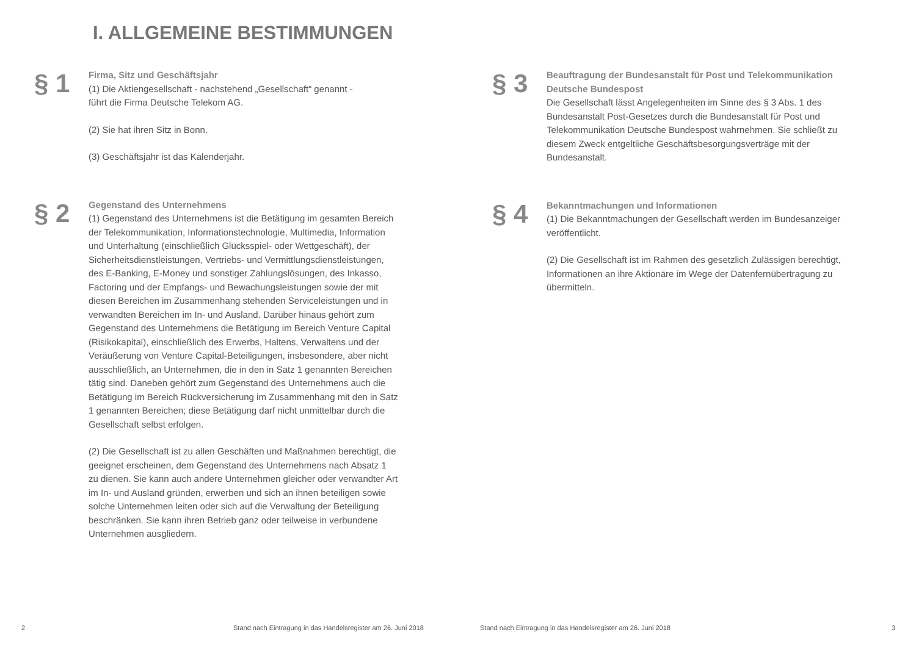I. ALLGEMEINE BESTIMMUNGEN
§ 1
Firma, Sitz und Geschäftsjahr
(1) Die Aktiengesellschaft - nachstehend „Gesellschaft“ genannt -
führt die Firma Deutsche Telekom AG.
(2) Sie hat ihren Sitz in Bonn.
(3) Geschäftsjahr ist das Kalenderjahr.
§ 2
Gegenstand des Unternehmens
(1) Gegenstand des Unternehmens ist die Betätigung im gesamten Bereich der Telekommunikation, Informationstechnologie, Multimedia, Information und Unterhaltung (einschließlich Glücksspiel- oder Wettgeschäft), der Sicherheitsdienstleistungen, Vertriebs- und Vermittlungsdienstleistungen, des E-Banking, E-Money und sonstiger Zahlungslösungen, des Inkasso, Factoring und der Empfangs- und Bewachungsleistungen sowie der mit diesen Bereichen im Zusammenhang stehenden Serviceleistungen und in verwandten Bereichen im In- und Ausland. Darüber hinaus gehört zum Gegenstand des Unternehmens die Betätigung im Bereich Venture Capital (Risikokapital), einschließlich des Erwerbs, Haltens, Verwaltens und der Veräußerung von Venture Capital-Beteiligungen, insbesondere, aber nicht ausschließlich, an Unternehmen, die in den in Satz 1 genannten Bereichen tätig sind. Daneben gehört zum Gegenstand des Unternehmens auch die Betätigung im Bereich Rückversicherung im Zusammenhang mit den in Satz 1 genannten Bereichen; diese Betätigung darf nicht unmittelbar durch die Gesellschaft selbst erfolgen.
(2) Die Gesellschaft ist zu allen Geschäften und Maßnahmen berechtigt, die geeignet erscheinen, dem Gegenstand des Unternehmens nach Absatz 1 zu dienen. Sie kann auch andere Unternehmen gleicher oder verwandter Art im In- und Ausland gründen, erwerben und sich an ihnen beteiligen sowie solche Unternehmen leiten oder sich auf die Verwaltung der Beteiligung beschränken. Sie kann ihren Betrieb ganz oder teilweise in verbundene Unternehmen ausgliedern.
§ 3
Beauftragung der Bundesanstalt für Post und Telekommunikation Deutsche Bundespost
Die Gesellschaft lässt Angelegenheiten im Sinne des § 3 Abs. 1 des Bundesanstalt Post-Gesetzes durch die Bundesanstalt für Post und Telekommunikation Deutsche Bundespost wahrnehmen. Sie schließt zu diesem Zweck entgeltliche Geschäftsbesorgungsverträge mit der Bundesanstalt.
§ 4
Bekanntmachungen und Informationen
(1) Die Bekanntmachungen der Gesellschaft werden im Bundesanzeiger veröffentlicht.
(2) Die Gesellschaft ist im Rahmen des gesetzlich Zulässigen berechtigt, Informationen an ihre Aktionäre im Wege der Datenfernübertragung zu übermitteln.
2
Stand nach Eintragung in das Handelsregister am 26. Juni 2018
Stand nach Eintragung in das Handelsregister am 26. Juni 2018
3